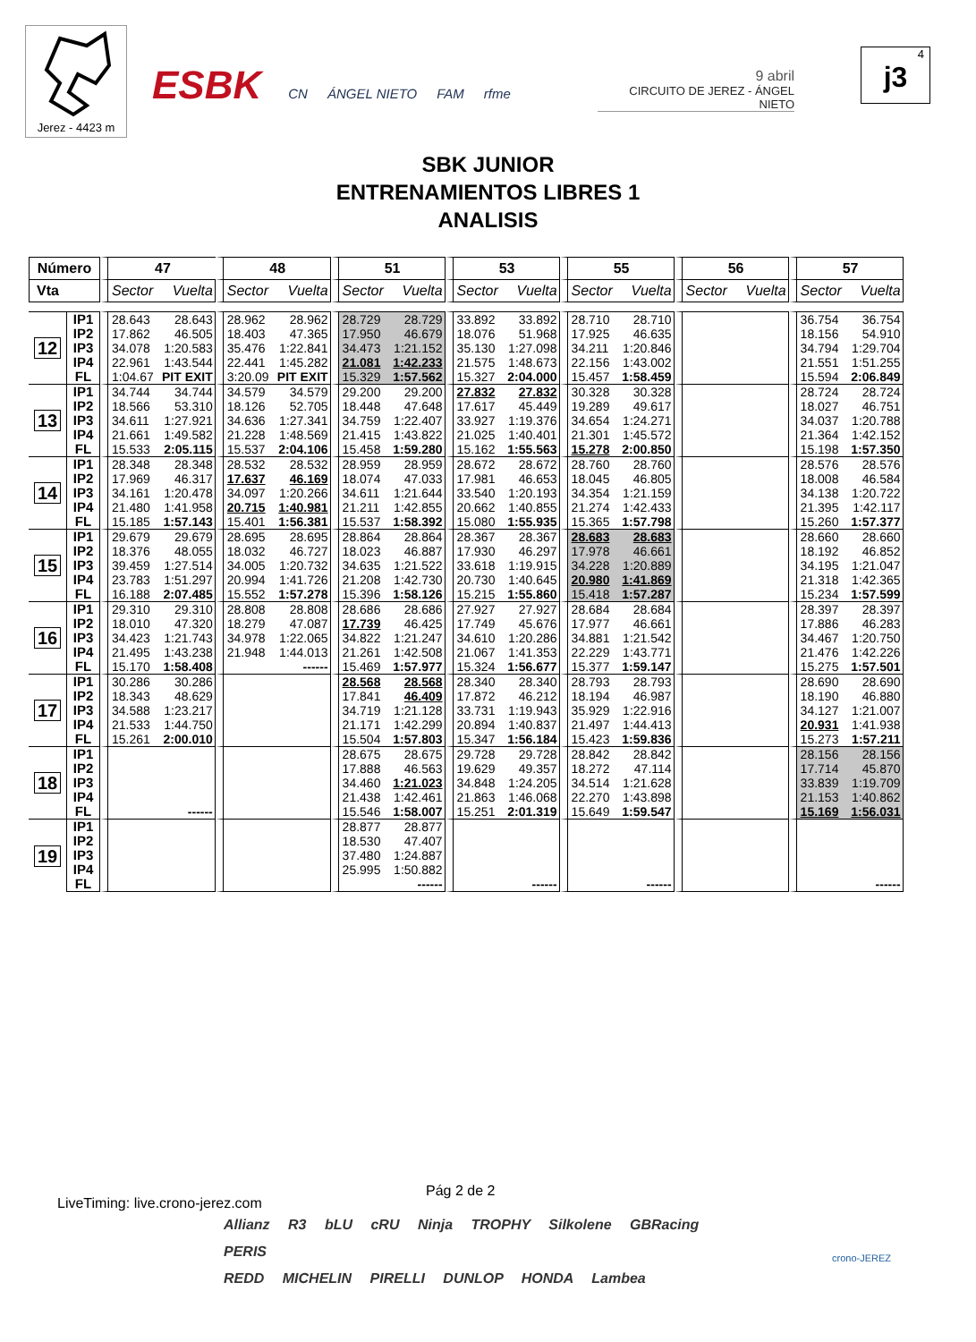Jerez - 4423 m
ESBK CN ÁNGEL NIETO FAM rfme
9 abril
CIRCUITO DE JEREZ - ÁNGEL NIETO
4
j3
SBK JUNIOR
ENTRENAMIENTOS LIBRES 1
ANALISIS
| Número | | 47 | | 48 | | 51 | | 53 | | 55 | | 56 | | 57 | |
| --- | --- | --- | --- | --- | --- | --- | --- | --- | --- | --- | --- | --- | --- | --- | --- |
| Vta | | Sector | Vuelta | Sector | Vuelta | Sector | Vuelta | Sector | Vuelta | Sector | Vuelta | Sector | Vuelta | Sector | Vuelta |
| 12 | IP1 | 28.643 | 28.643 | 28.962 | 28.962 | 28.729 | 28.729 | 33.892 | 33.892 | 28.710 | 28.710 | | | 36.754 | 36.754 |
| | IP2 | 17.862 | 46.505 | 18.403 | 47.365 | 17.950 | 46.679 | 18.076 | 51.968 | 17.925 | 46.635 | | | 18.156 | 54.910 |
| | IP3 | 34.078 | 1:20.583 | 35.476 | 1:22.841 | 34.473 | 1:21.152 | 35.130 | 1:27.098 | 34.211 | 1:20.846 | | | 34.794 | 1:29.704 |
| | IP4 | 22.961 | 1:43.544 | 22.441 | 1:45.282 | 21.081 | 1:42.233 | 21.575 | 1:48.673 | 22.156 | 1:43.002 | | | 21.551 | 1:51.255 |
| | FL | 1:04.67 | PIT EXIT | 3:20.09 | PIT EXIT | 15.329 | 1:57.562 | 15.327 | 2:04.000 | 15.457 | 1:58.459 | | | 15.594 | 2:06.849 |
| 13 | IP1 | 34.744 | 34.744 | 34.579 | 34.579 | 29.200 | 29.200 | 27.832 | 27.832 | 30.328 | 30.328 | | | 28.724 | 28.724 |
| | IP2 | 18.566 | 53.310 | 18.126 | 52.705 | 18.448 | 47.648 | 17.617 | 45.449 | 19.289 | 49.617 | | | 18.027 | 46.751 |
| | IP3 | 34.611 | 1:27.921 | 34.636 | 1:27.341 | 34.759 | 1:22.407 | 33.927 | 1:19.376 | 34.654 | 1:24.271 | | | 34.037 | 1:20.788 |
| | IP4 | 21.661 | 1:49.582 | 21.228 | 1:48.569 | 21.415 | 1:43.822 | 21.025 | 1:40.401 | 21.301 | 1:45.572 | | | 21.364 | 1:42.152 |
| | FL | 15.533 | 2:05.115 | 15.537 | 2:04.106 | 15.458 | 1:59.280 | 15.162 | 1:55.563 | 15.278 | 2:00.850 | | | 15.198 | 1:57.350 |
| 14 | IP1 | 28.348 | 28.348 | 28.532 | 28.532 | 28.959 | 28.959 | 28.672 | 28.672 | 28.760 | 28.760 | | | 28.576 | 28.576 |
| | IP2 | 17.969 | 46.317 | 17.637 | 46.169 | 18.074 | 47.033 | 17.981 | 46.653 | 18.045 | 46.805 | | | 18.008 | 46.584 |
| | IP3 | 34.161 | 1:20.478 | 34.097 | 1:20.266 | 34.611 | 1:21.644 | 33.540 | 1:20.193 | 34.354 | 1:21.159 | | | 34.138 | 1:20.722 |
| | IP4 | 21.480 | 1:41.958 | 20.715 | 1:40.981 | 21.211 | 1:42.855 | 20.662 | 1:40.855 | 21.274 | 1:42.433 | | | 21.395 | 1:42.117 |
| | FL | 15.185 | 1:57.143 | 15.401 | 1:56.381 | 15.537 | 1:58.392 | 15.080 | 1:55.935 | 15.365 | 1:57.798 | | | 15.260 | 1:57.377 |
| 15 | IP1 | 29.679 | 29.679 | 28.695 | 28.695 | 28.864 | 28.864 | 28.367 | 28.367 | 28.683 | 28.683 | | | 28.660 | 28.660 |
| | IP2 | 18.376 | 48.055 | 18.032 | 46.727 | 18.023 | 46.887 | 17.930 | 46.297 | 17.978 | 46.661 | | | 18.192 | 46.852 |
| | IP3 | 39.459 | 1:27.514 | 34.005 | 1:20.732 | 34.635 | 1:21.522 | 33.618 | 1:19.915 | 34.228 | 1:20.889 | | | 34.195 | 1:21.047 |
| | IP4 | 23.783 | 1:51.297 | 20.994 | 1:41.726 | 21.208 | 1:42.730 | 20.730 | 1:40.645 | 20.980 | 1:41.869 | | | 21.318 | 1:42.365 |
| | FL | 16.188 | 2:07.485 | 15.552 | 1:57.278 | 15.396 | 1:58.126 | 15.215 | 1:55.860 | 15.418 | 1:57.287 | | | 15.234 | 1:57.599 |
| 16 | IP1 | 29.310 | 29.310 | 28.808 | 28.808 | 28.686 | 28.686 | 27.927 | 27.927 | 28.684 | 28.684 | | | 28.397 | 28.397 |
| | IP2 | 18.010 | 47.320 | 18.279 | 47.087 | 17.739 | 46.425 | 17.749 | 45.676 | 17.977 | 46.661 | | | 17.886 | 46.283 |
| | IP3 | 34.423 | 1:21.743 | 34.978 | 1:22.065 | 34.822 | 1:21.247 | 34.610 | 1:20.286 | 34.881 | 1:21.542 | | | 34.467 | 1:20.750 |
| | IP4 | 21.495 | 1:43.238 | 21.948 | 1:44.013 | 21.261 | 1:42.508 | 21.067 | 1:41.353 | 22.229 | 1:43.771 | | | 21.476 | 1:42.226 |
| | FL | 15.170 | 1:58.408 | | ------ | 15.469 | 1:57.977 | 15.324 | 1:56.677 | 15.377 | 1:59.147 | | | 15.275 | 1:57.501 |
| 17 | IP1 | 30.286 | 30.286 | | | 28.568 | 28.568 | 28.340 | 28.340 | 28.793 | 28.793 | | | 28.690 | 28.690 |
| | IP2 | 18.343 | 48.629 | | | 17.841 | 46.409 | 17.872 | 46.212 | 18.194 | 46.987 | | | 18.190 | 46.880 |
| | IP3 | 34.588 | 1:23.217 | | | 34.719 | 1:21.128 | 33.731 | 1:19.943 | 35.929 | 1:22.916 | | | 34.127 | 1:21.007 |
| | IP4 | 21.533 | 1:44.750 | | | 21.171 | 1:42.299 | 20.894 | 1:40.837 | 21.497 | 1:44.413 | | | 20.931 | 1:41.938 |
| | FL | 15.261 | 2:00.010 | | | 15.504 | 1:57.803 | 15.347 | 1:56.184 | 15.423 | 1:59.836 | | | 15.273 | 1:57.211 |
| 18 | IP1 | | | | | 28.675 | 28.675 | 29.728 | 29.728 | 28.842 | 28.842 | | | 28.156 | 28.156 |
| | IP2 | | | | | 17.888 | 46.563 | 19.629 | 49.357 | 18.272 | 47.114 | | | 17.714 | 45.870 |
| | IP3 | | | | | 34.460 | 1:21.023 | 34.848 | 1:24.205 | 34.514 | 1:21.628 | | | 33.839 | 1:19.709 |
| | IP4 | | | | | 21.438 | 1:42.461 | 21.863 | 1:46.068 | 22.270 | 1:43.898 | | | 21.153 | 1:40.862 |
| | FL | | ------ | | | 15.546 | 1:58.007 | 15.251 | 2:01.319 | 15.649 | 1:59.547 | | | 15.169 | 1:56.031 |
| 19 | IP1 | | | | | 28.877 | 28.877 | | | | | | | | |
| | IP2 | | | | | 18.530 | 47.407 | | | | | | | | |
| | IP3 | | | | | 37.480 | 1:24.887 | | | | | | | | |
| | IP4 | | | | | 25.995 | 1:50.882 | | | | | | | | |
| | FL | | | | | | ------ | | ------ | | ------ | | | | ------ |
Pág 2 de 2
LiveTiming: live.crono-jerez.com
Allianz R3 bLU cRU Ninja TROPHY Silkolene GBRacing PERIS
REDD MICHELIN PIRELLI DUNLOP HONDA Lambea
crono-JEREZ